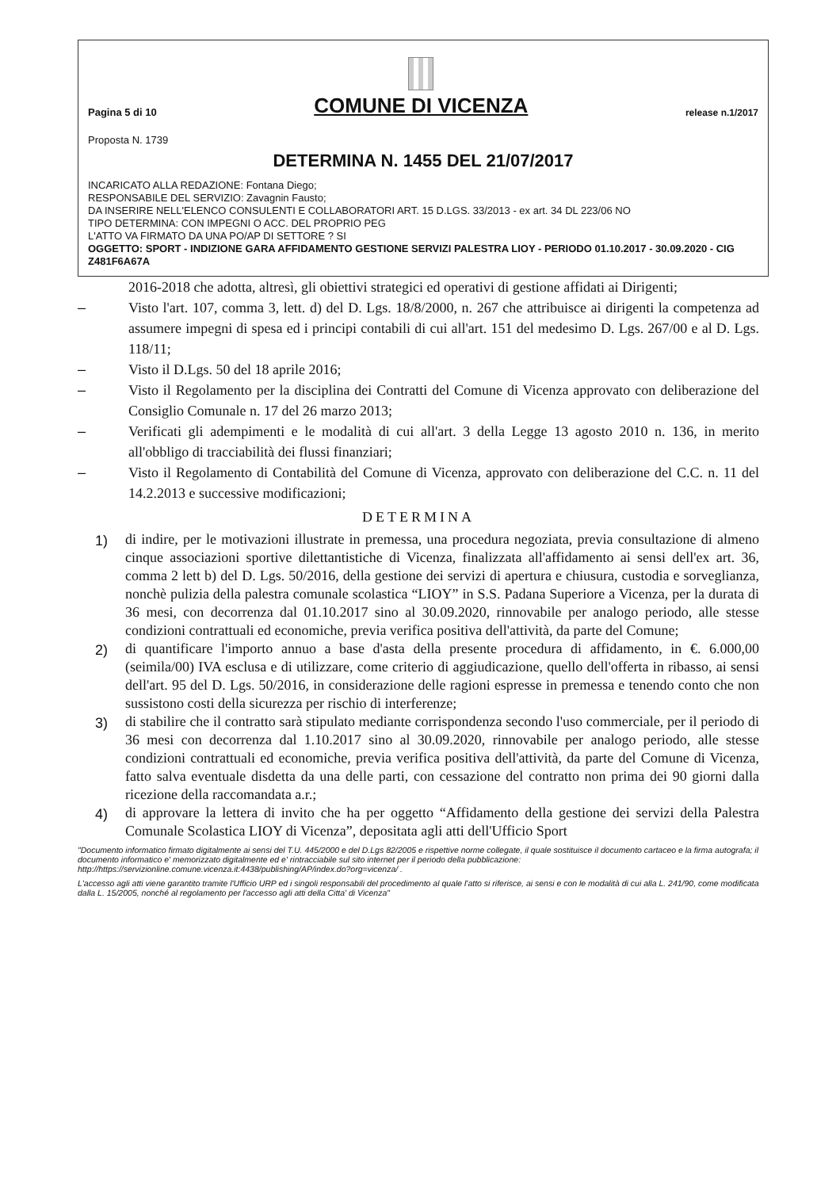Pagina 5 di 10
COMUNE DI VICENZA
release n.1/2017
Proposta N. 1739
DETERMINA N. 1455 DEL 21/07/2017
INCARICATO ALLA REDAZIONE: Fontana Diego;
RESPONSABILE DEL SERVIZIO: Zavagnin Fausto;
DA INSERIRE NELL'ELENCO CONSULENTI E COLLABORATORI ART. 15 D.LGS. 33/2013 - ex art. 34 DL 223/06 NO
TIPO DETERMINA: CON IMPEGNI O ACC. DEL PROPRIO PEG
L'ATTO VA FIRMATO DA UNA PO/AP DI SETTORE ? SI
OGGETTO: SPORT - INDIZIONE GARA AFFIDAMENTO GESTIONE SERVIZI PALESTRA LIOY - PERIODO 01.10.2017 - 30.09.2020 - CIG Z481F6A67A
2016-2018 che adotta, altresì, gli obiettivi strategici ed operativi di gestione affidati ai Dirigenti;
– Visto l'art. 107, comma 3, lett. d) del D. Lgs. 18/8/2000, n. 267 che attribuisce ai dirigenti la competenza ad assumere impegni di spesa ed i principi contabili di cui all'art. 151 del medesimo D. Lgs. 267/00 e al D. Lgs. 118/11;
– Visto il D.Lgs. 50 del 18 aprile 2016;
– Visto il Regolamento per la disciplina dei Contratti del Comune di Vicenza approvato con deliberazione del Consiglio Comunale n. 17 del 26 marzo 2013;
– Verificati gli adempimenti e le modalità di cui all'art. 3 della Legge 13 agosto 2010 n. 136, in merito all'obbligo di tracciabilità dei flussi finanziari;
– Visto il Regolamento di Contabilità del Comune di Vicenza, approvato con deliberazione del C.C. n. 11 del 14.2.2013 e successive modificazioni;
DETERMINA
1)
di indire, per le motivazioni illustrate in premessa, una procedura negoziata, previa consultazione di almeno cinque associazioni sportive dilettantistiche di Vicenza, finalizzata all'affidamento ai sensi dell'ex art. 36, comma 2 lett b) del D. Lgs. 50/2016, della gestione dei servizi di apertura e chiusura, custodia e sorveglianza, nonchè pulizia della palestra comunale scolastica “LIOY” in S.S. Padana Superiore a Vicenza, per la durata di 36 mesi, con decorrenza dal 01.10.2017 sino al 30.09.2020, rinnovabile per analogo periodo, alle stesse condizioni contrattuali ed economiche, previa verifica positiva dell'attività, da parte del Comune;
2)
di quantificare l'importo annuo a base d'asta della presente procedura di affidamento, in €. 6.000,00 (seimila/00) IVA esclusa e di utilizzare, come criterio di aggiudicazione, quello dell'offerta in ribasso, ai sensi dell'art. 95 del D. Lgs. 50/2016, in considerazione delle ragioni espresse in premessa e tenendo conto che non sussistono costi della sicurezza per rischio di interferenze;
3)
di stabilire che il contratto sarà stipulato mediante corrispondenza secondo l'uso commerciale, per il periodo di 36 mesi con decorrenza dal 1.10.2017 sino al 30.09.2020, rinnovabile per analogo periodo, alle stesse condizioni contrattuali ed economiche, previa verifica positiva dell'attività, da parte del Comune di Vicenza, fatto salva eventuale disdetta da una delle parti, con cessazione del contratto non prima dei 90 giorni dalla ricezione della raccomandata a.r.;
4)
di approvare la lettera di invito che ha per oggetto “Affidamento della gestione dei servizi della Palestra Comunale Scolastica LIOY di Vicenza”, depositata agli atti dell'Ufficio Sport
"Documento informatico firmato digitalmente ai sensi del T.U. 445/2000 e del D.Lgs 82/2005 e rispettive norme collegate, il quale sostituisce il documento cartaceo e la firma autografa; il documento informatico e' memorizzato digitalmente ed e' rintracciabile sul sito internet per il periodo della pubblicazione: http://https://servizionline.comune.vicenza.it:4438/publishing/AP/index.do?org=vicenza/ .
L'accesso agli atti viene garantito tramite l'Ufficio URP ed i singoli responsabili del procedimento al quale l'atto si riferisce, ai sensi e con le modalità di cui alla L. 241/90, come modificata dalla L. 15/2005, nonché al regolamento per l'accesso agli atti della Citta' di Vicenza"